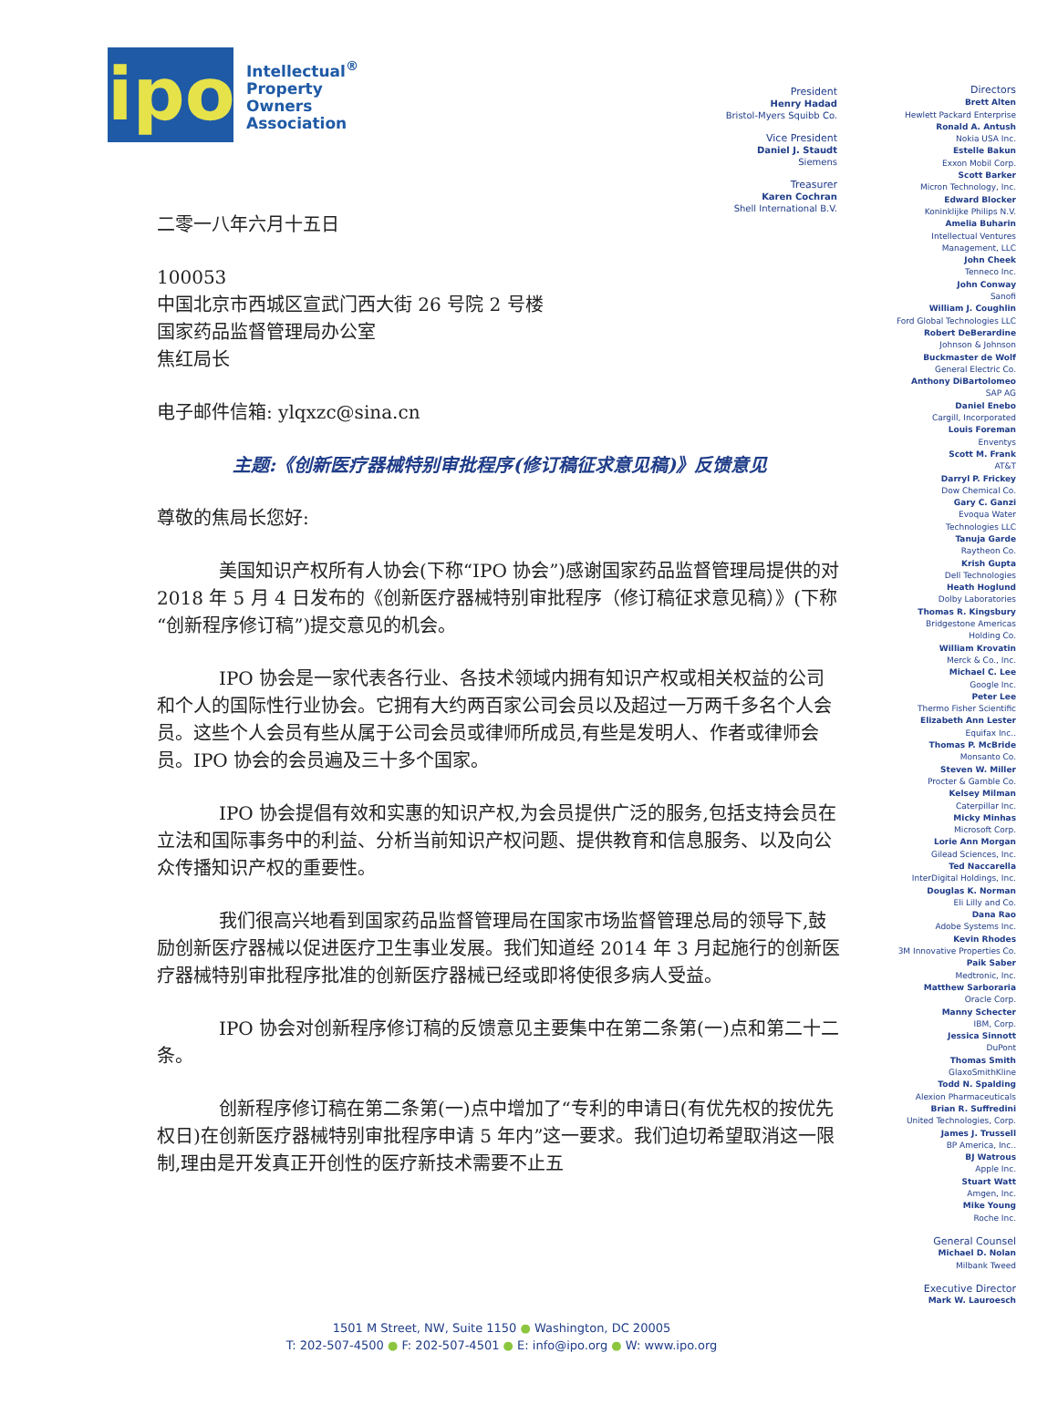ipo
Intellectual<sup>®</sup>
Property
Owners
Association
二零一八年六月十五日
100053
中国北京市西城区宣武门西大街 26 号院 2 号楼
国家药品监督管理局办公室
焦红局长
电子邮件信箱: ylqxzc@sina.cn
主题:《创新医疗器械特别审批程序(修订稿征求意见稿)》反馈意见
尊敬的焦局长您好:
美国知识产权所有人协会(下称“IPO 协会”)感谢国家药品监督管理局提供的对 2018 年 5 月 4 日发布的《创新医疗器械特别审批程序（修订稿征求意见稿）》(下称“创新程序修订稿”)提交意见的机会。
IPO 协会是一家代表各行业、各技术领域内拥有知识产权或相关权益的公司和个人的国际性行业协会。它拥有大约两百家公司会员以及超过一万两千多名个人会员。这些个人会员有些从属于公司会员或律师所成员,有些是发明人、作者或律师会员。IPO 协会的会员遍及三十多个国家。
IPO 协会提倡有效和实惠的知识产权,为会员提供广泛的服务,包括支持会员在立法和国际事务中的利益、分析当前知识产权问题、提供教育和信息服务、以及向公众传播知识产权的重要性。
我们很高兴地看到国家药品监督管理局在国家市场监督管理总局的领导下,鼓励创新医疗器械以促进医疗卫生事业发展。我们知道经 2014 年 3 月起施行的创新医疗器械特别审批程序批准的创新医疗器械已经或即将使很多病人受益。
IPO 协会对创新程序修订稿的反馈意见主要集中在第二条第(一)点和第二十二条。
创新程序修订稿在第二条第(一)点中增加了“专利的申请日(有优先权的按优先权日)在创新医疗器械特别审批程序申请 5 年内”这一要求。我们迫切希望取消这一限制,理由是开发真正开创性的医疗新技术需要不止五
President
Henry Hadad
Bristol-Myers Squibb Co.
Vice President
Daniel J. Staudt
Siemens
Treasurer
Karen Cochran
Shell International B.V.
Directors
Brett Alten
Hewlett Packard Enterprise
Ronald A. Antush
Nokia USA Inc.
Estelle Bakun
Exxon Mobil Corp.
Scott Barker
Micron Technology, Inc.
Edward Blocker
Koninklijke Philips N.V.
Amelia Buharin
Intellectual Ventures
Management, LLC
John Cheek
Tenneco Inc.
John Conway
Sanofi
William J. Coughlin
Ford Global Technologies LLC
Robert DeBerardine
Johnson & Johnson
Buckmaster de Wolf
General Electric Co.
Anthony DiBartolomeo
SAP AG
Daniel Enebo
Cargill, Incorporated
Louis Foreman
Enventys
Scott M. Frank
AT&T
Darryl P. Frickey
Dow Chemical Co.
Gary C. Ganzi
Evoqua Water
Technologies LLC
Tanuja Garde
Raytheon Co.
Krish Gupta
Dell Technologies
Heath Hoglund
Dolby Laboratories
Thomas R. Kingsbury
Bridgestone Americas
Holding Co.
William Krovatin
Merck & Co., Inc.
Michael C. Lee
Google Inc.
Peter Lee
Thermo Fisher Scientific
Elizabeth Ann Lester
Equifax Inc..
Thomas P. McBride
Monsanto Co.
Steven W. Miller
Procter & Gamble Co.
Kelsey Milman
Caterpillar Inc.
Micky Minhas
Microsoft Corp.
Lorie Ann Morgan
Gilead Sciences, Inc.
Ted Naccarella
InterDigital Holdings, Inc.
Douglas K. Norman
Eli Lilly and Co.
Dana Rao
Adobe Systems Inc.
Kevin Rhodes
3M Innovative Properties Co.
Paik Saber
Medtronic, Inc.
Matthew Sarboraria
Oracle Corp.
Manny Schecter
IBM, Corp.
Jessica Sinnott
DuPont
Thomas Smith
GlaxoSmithKline
Todd N. Spalding
Alexion Pharmaceuticals
Brian R. Suffredini
United Technologies, Corp.
James J. Trussell
BP America, Inc..
BJ Watrous
Apple Inc.
Stuart Watt
Amgen, Inc.
Mike Young
Roche Inc.
General Counsel
Michael D. Nolan
Milbank Tweed
Executive Director
Mark W. Lauroesch
1501 M Street, NW, Suite 1150 ● Washington, DC 20005
T: 202-507-4500 ● F: 202-507-4501 ● E: info@ipo.org ● W: www.ipo.org